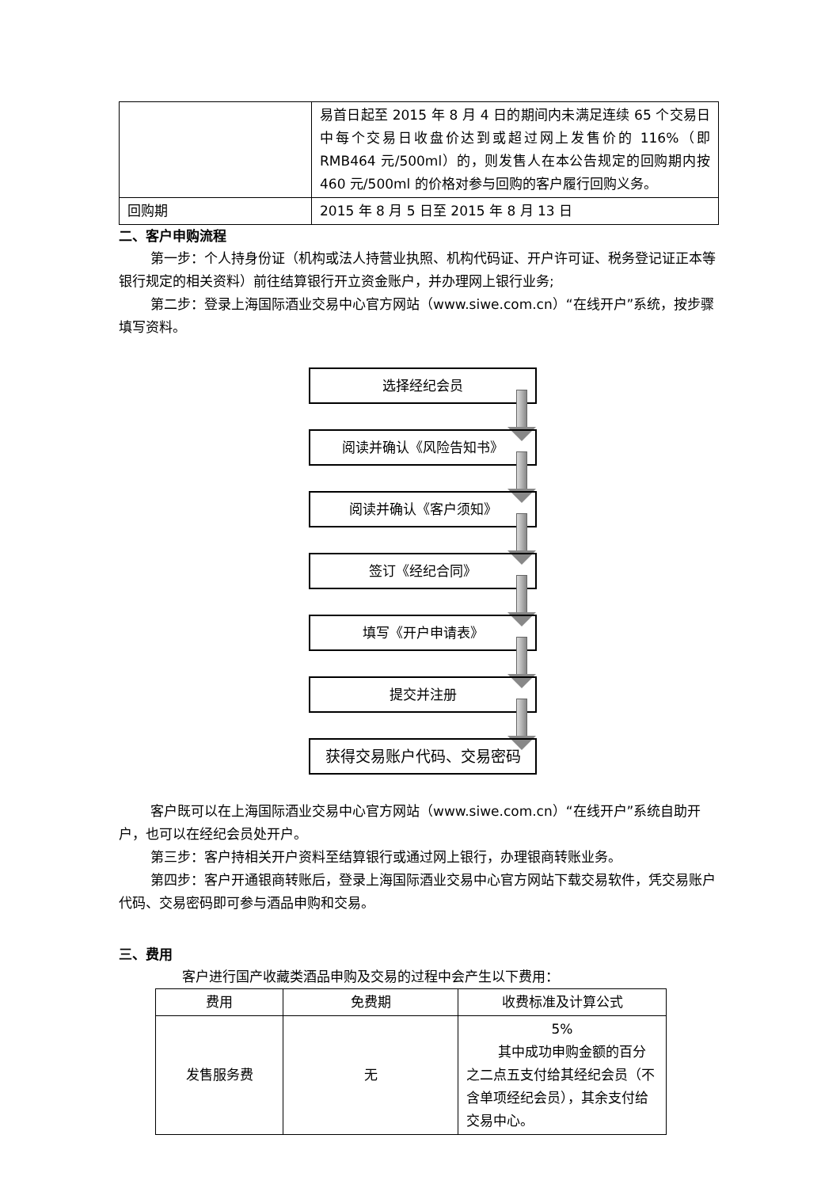| | 易首日起至 2015 年 8 月 4 日的期间内未满足连续 65 个交易日中每个交易日收盘价达到或超过网上发售价的 116%（即 RMB464 元/500ml）的，则发售人在本公告规定的回购期内按 460 元/500ml 的价格对参与回购的客户履行回购义务。 |
| 回购期 | 2015 年 8 月 5 日至 2015 年 8 月 13 日 |
二、客户申购流程
第一步：个人持身份证（机构或法人持营业执照、机构代码证、开户许可证、税务登记证正本等银行规定的相关资料）前往结算银行开立资金账户，并办理网上银行业务;
第二步：登录上海国际酒业交易中心官方网站（www.siwe.com.cn）“在线开户”系统，按步骤填写资料。
选择经纪会员
阅读并确认《风险告知书》
阅读并确认《客户须知》
签订《经纪合同》
填写《开户申请表》
提交并注册
获得交易账户代码、交易密码
客户既可以在上海国际酒业交易中心官方网站（www.siwe.com.cn）“在线开户”系统自助开户，也可以在经纪会员处开户。
第三步：客户持相关开户资料至结算银行或通过网上银行，办理银商转账业务。
第四步：客户开通银商转账后，登录上海国际酒业交易中心官方网站下载交易软件，凭交易账户代码、交易密码即可参与酒品申购和交易。
三、费用
客户进行国产收藏类酒品申购及交易的过程中会产生以下费用：
| 费用 | 免费期 | 收费标准及计算公式 |
| --- | --- | --- |
| 发售服务费 | 无 | 5% 其中成功申购金额的百分之二点五支付给其经纪会员（不含单项经纪会员），其余支付给交易中心。 |